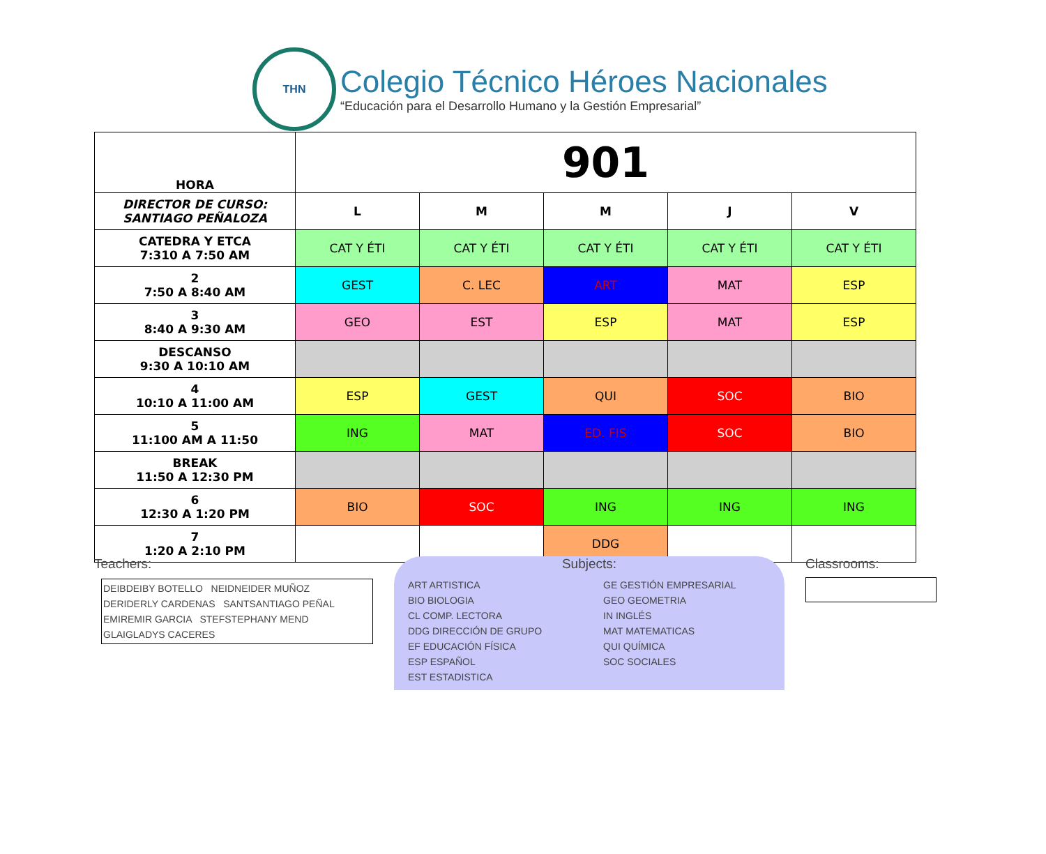THN
Colegio Técnico Héroes Nacionales
“Educación para el Desarrollo Humano y la Gestión Empresarial”
| HORA | 901 | | | | |
| DIRECTOR DE CURSO: SANTIAGO PEÑALOZA | L | M | M | J | V |
| CATEDRA Y ETCA 7:310 A 7:50 AM | CAT Y ÉTI | CAT Y ÉTI | CAT Y ÉTI | CAT Y ÉTI | CAT Y ÉTI |
| 2 7:50 A 8:40 AM | GEST | C. LEC | ART | MAT | ESP |
| 3 8:40 A 9:30 AM | GEO | EST | ESP | MAT | ESP |
| DESCANSO 9:30 A 10:10 AM | | | | | |
| 4 10:10 A 11:00 AM | ESP | GEST | QUI | SOC | BIO |
| 5 11:100 AM A 11:50 | ING | MAT | ED. FIS | SOC | BIO |
| BREAK 11:50 A 12:30 PM | | | | | |
| 6 12:30 A 1:20 PM | BIO | SOC | ING | ING | ING |
| 7 1:20 A 2:10 PM | | | DDG | | |
Teachers:
DEIBDEIBY BOTELLO NEIDNEIDER MUÑOZ
DERIDERLY CARDENAS SANTSANTIAGO PEÑAL
EMIREMIR GARCIA STEFSTEPHANY MEND
GLAIGLADYS CACERES
Subjects:
ART ARTISTICA
BIO BIOLOGIA
CL COMP. LECTORA
DDG DIRECCIÓN DE GRUPO
EF EDUCACIÓN FÍSICA
ESP ESPAÑOL
EST ESTADISTICA
GE GESTIÓN EMPRESARIAL
GEO GEOMETRIA
IN INGLÉS
MAT MATEMATICAS
QUI QUÍMICA
SOC SOCIALES
Classrooms: